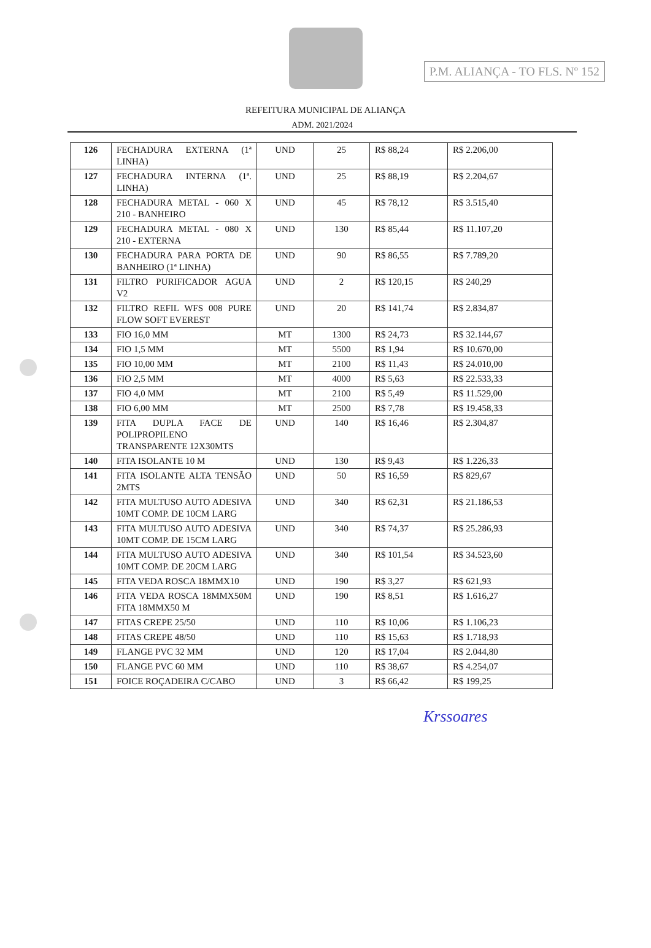P.M. ALIANÇA - TO FLS. Nº 152
REFEITURA MUNICIPAL DE ALIANÇA
ADM. 2021/2024
| 126 | FECHADURA EXTERNA (1ª LINHA) | UND | 25 | R$ 88,24 | R$ 2.206,00 |
| 127 | FECHADURA INTERNA (1ª. LINHA) | UND | 25 | R$ 88,19 | R$ 2.204,67 |
| 128 | FECHADURA METAL - 060 X 210 - BANHEIRO | UND | 45 | R$ 78,12 | R$ 3.515,40 |
| 129 | FECHADURA METAL - 080 X 210 - EXTERNA | UND | 130 | R$ 85,44 | R$ 11.107,20 |
| 130 | FECHADURA PARA PORTA DE BANHEIRO (1ª LINHA) | UND | 90 | R$ 86,55 | R$ 7.789,20 |
| 131 | FILTRO PURIFICADOR AGUA V2 | UND | 2 | R$ 120,15 | R$ 240,29 |
| 132 | FILTRO REFIL WFS 008 PURE FLOW SOFT EVEREST | UND | 20 | R$ 141,74 | R$ 2.834,87 |
| 133 | FIO 16,0 MM | MT | 1300 | R$ 24,73 | R$ 32.144,67 |
| 134 | FIO 1,5 MM | MT | 5500 | R$ 1,94 | R$ 10.670,00 |
| 135 | FIO 10,00 MM | MT | 2100 | R$ 11,43 | R$ 24.010,00 |
| 136 | FIO 2,5 MM | MT | 4000 | R$ 5,63 | R$ 22.533,33 |
| 137 | FIO 4,0 MM | MT | 2100 | R$ 5,49 | R$ 11.529,00 |
| 138 | FIO 6,00 MM | MT | 2500 | R$ 7,78 | R$ 19.458,33 |
| 139 | FITA DUPLA FACE DE POLIPROPILENO TRANSPARENTE 12X30MTS | UND | 140 | R$ 16,46 | R$ 2.304,87 |
| 140 | FITA ISOLANTE 10 M | UND | 130 | R$ 9,43 | R$ 1.226,33 |
| 141 | FITA ISOLANTE ALTA TENSÃO 2MTS | UND | 50 | R$ 16,59 | R$ 829,67 |
| 142 | FITA MULTUSO AUTO ADESIVA 10MT COMP. DE 10CM LARG | UND | 340 | R$ 62,31 | R$ 21.186,53 |
| 143 | FITA MULTUSO AUTO ADESIVA 10MT COMP. DE 15CM LARG | UND | 340 | R$ 74,37 | R$ 25.286,93 |
| 144 | FITA MULTUSO AUTO ADESIVA 10MT COMP. DE 20CM LARG | UND | 340 | R$ 101,54 | R$ 34.523,60 |
| 145 | FITA VEDA ROSCA 18MMX10 | UND | 190 | R$ 3,27 | R$ 621,93 |
| 146 | FITA VEDA ROSCA 18MMX50M FITA 18MMX50 M | UND | 190 | R$ 8,51 | R$ 1.616,27 |
| 147 | FITAS CREPE 25/50 | UND | 110 | R$ 10,06 | R$ 1.106,23 |
| 148 | FITAS CREPE 48/50 | UND | 110 | R$ 15,63 | R$ 1.718,93 |
| 149 | FLANGE PVC 32 MM | UND | 120 | R$ 17,04 | R$ 2.044,80 |
| 150 | FLANGE PVC 60 MM | UND | 110 | R$ 38,67 | R$ 4.254,07 |
| 151 | FOICE ROÇADEIRA C/CABO | UND | 3 | R$ 66,42 | R$ 199,25 |
Krssoares